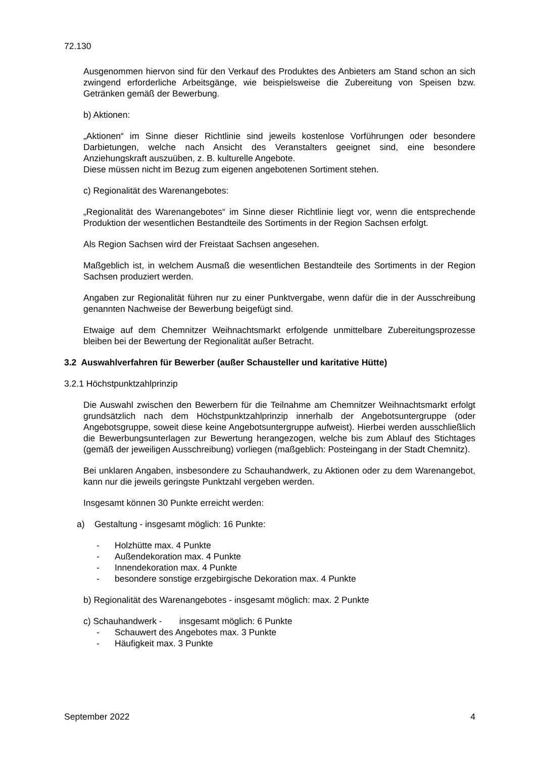72.130
Ausgenommen hiervon sind für den Verkauf des Produktes des Anbieters am Stand schon an sich zwingend erforderliche Arbeitsgänge, wie beispielsweise die Zubereitung von Speisen bzw. Getränken gemäß der Bewerbung.
b) Aktionen:
„Aktionen“ im Sinne dieser Richtlinie sind jeweils kostenlose Vorführungen oder besondere Darbietungen, welche nach Ansicht des Veranstalters geeignet sind, eine besondere Anziehungskraft auszuüben, z. B. kulturelle Angebote.
Diese müssen nicht im Bezug zum eigenen angebotenen Sortiment stehen.
c) Regionalität des Warenangebotes:
„Regionalität des Warenangebotes“ im Sinne dieser Richtlinie liegt vor, wenn die entsprechende Produktion der wesentlichen Bestandteile des Sortiments in der Region Sachsen erfolgt.
Als Region Sachsen wird der Freistaat Sachsen angesehen.
Maßgeblich ist, in welchem Ausmaß die wesentlichen Bestandteile des Sortiments in der Region Sachsen produziert werden.
Angaben zur Regionalität führen nur zu einer Punktvergabe, wenn dafür die in der Ausschreibung genannten Nachweise der Bewerbung beigefügt sind.
Etwaige auf dem Chemnitzer Weihnachtsmarkt erfolgende unmittelbare Zubereitungsprozesse bleiben bei der Bewertung der Regionalität außer Betracht.
3.2 Auswahlverfahren für Bewerber (außer Schausteller und karitative Hütte)
3.2.1 Höchstpunktzahlprinzip
Die Auswahl zwischen den Bewerbern für die Teilnahme am Chemnitzer Weihnachtsmarkt erfolgt grundsätzlich nach dem Höchstpunktzahlprinzip innerhalb der Angebotsuntergruppe (oder Angebotsgruppe, soweit diese keine Angebotsuntergruppe aufweist). Hierbei werden ausschließlich die Bewerbungsunterlagen zur Bewertung herangezogen, welche bis zum Ablauf des Stichtages (gemäß der jeweiligen Ausschreibung) vorliegen (maßgeblich: Posteingang in der Stadt Chemnitz).
Bei unklaren Angaben, insbesondere zu Schauhandwerk, zu Aktionen oder zu dem Warenangebot, kann nur die jeweils geringste Punktzahl vergeben werden.
Insgesamt können 30 Punkte erreicht werden:
a) Gestaltung - insgesamt möglich: 16 Punkte:
- Holzhütte max. 4 Punkte
- Außendekoration max. 4 Punkte
- Innendekoration max. 4 Punkte
- besondere sonstige erzgebirgische Dekoration max. 4 Punkte
b) Regionalität des Warenangebotes - insgesamt möglich: max. 2 Punkte
c) Schauhandwerk - insgesamt möglich: 6 Punkte
- Schauwert des Angebotes max. 3 Punkte
- Häufigkeit max. 3 Punkte
September 2022 4